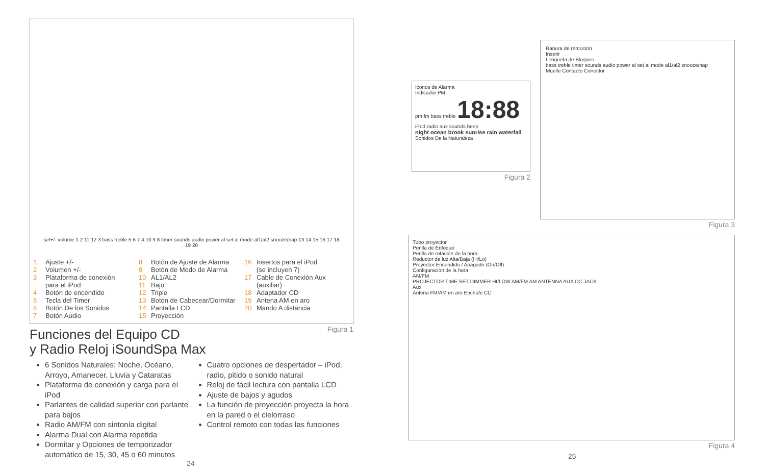set+/- volume 1 2 11 12 3 bass treble 5 6 7 4 10 9 8 timer sounds audio power al set al mode al1/al2 snooze/nap 13 14 15 16 17 18 19 20
1 Ajuste +/-
2 Volumen +/-
3 Plataforma de conexión
para el iPod
4 Botón de encendido
5 Tecla del Timer
6 Botón De los Sonidos
7 Botón Audio
8 Botón de Ajuste de Alarma
9 Botón de Modo de Alarma
10 AL1/AL2
11 Bajo
12 Triple
13 Botón de Cabecear/Dormitar
14 Pantalla LCD
15 Proyección
16 Insertos para el iPod
(se incluyen 7)
17 Cable de Conexión Aux
(auxiliar)
18 Adaptador CD
19 Antena AM en aro
20 Mando A distancia
Figura 1
Funciones del Equipo CD
y Radio Reloj iSoundSpa Max
6 Sonidos Naturales: Noche, Océano, Arroyo, Amanecer, Lluvia y Cataratas
Plataforma de conexión y carga para el iPod
Parlantes de calidad superior con parlante para bajos
Radio AM/FM con sintonía digital
Alarma Dual con Alarma repetida
Dormitar y Opciones de temporizador automático de 15, 30, 45 o 60 minutos
Cuatro opciones de despertador – iPod, radio, pitido o sonido natural
Reloj de fácil lectura con pantalla LCD
Ajuste de bajos y agudos
La función de proyección proyecta la hora en la pared o el cielorraso
Control remoto con todas las funciones
24
Iconos de Alarma
Indicador PM
pm fm bass treble 18:88 iPod radio aux sounds beep
night ocean brook sunrise rain waterfall
Sonidos De la Naturaleza
Figura 2
Ranura de remoción
Inserir
Lengüeta de Bloqueo
bass treble timer sounds audio power al set al mode al1/al2 snooze/nap
Muelle Contacto Conector
Figura 3
Tubo proyector
Perilla de Enfoque
Perilla de rotación de la hora
Reductor de luz Alta/Baja (Hi/Lo)
Proyector Encendido / Apagado (On/Off)
Configuración de la hora
AM/FM
PROJECTOR TIME SET DIMMER HI/LOW AM/FM AM ANTENNA AUX DC JACK
Aux
Antena FM/AM en aro Enchufe CC
Figura 4
25